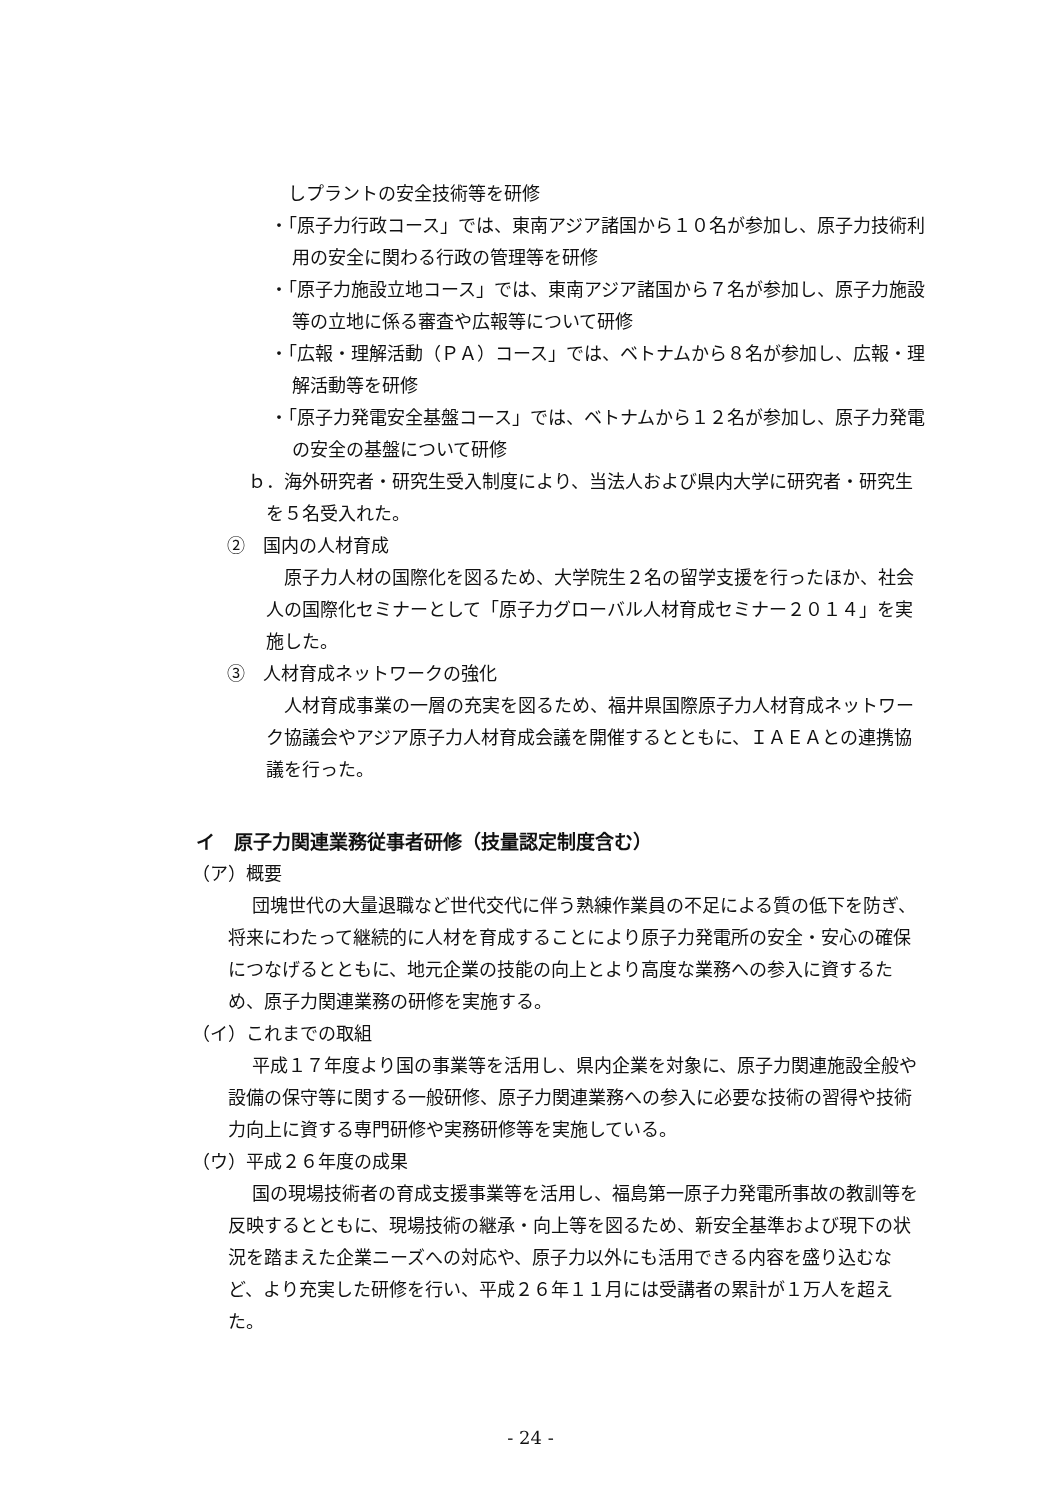しプラントの安全技術等を研修
・「原子力行政コース」では、東南アジア諸国から１０名が参加し、原子力技術利用の安全に関わる行政の管理等を研修
・「原子力施設立地コース」では、東南アジア諸国から７名が参加し、原子力施設等の立地に係る審査や広報等について研修
・「広報・理解活動（ＰＡ）コース」では、ベトナムから８名が参加し、広報・理解活動等を研修
・「原子力発電安全基盤コース」では、ベトナムから１２名が参加し、原子力発電の安全の基盤について研修
ｂ．海外研究者・研究生受入制度により、当法人および県内大学に研究者・研究生を５名受入れた。
②　国内の人材育成
原子力人材の国際化を図るため、大学院生２名の留学支援を行ったほか、社会人の国際化セミナーとして「原子力グローバル人材育成セミナー２０１４」を実施した。
③　人材育成ネットワークの強化
人材育成事業の一層の充実を図るため、福井県国際原子力人材育成ネットワーク協議会やアジア原子力人材育成会議を開催するとともに、ＩＡＥＡとの連携協議を行った。
イ　原子力関連業務従事者研修（技量認定制度含む）
（ア）概要
団塊世代の大量退職など世代交代に伴う熟練作業員の不足による質の低下を防ぎ、将来にわたって継続的に人材を育成することにより原子力発電所の安全・安心の確保につなげるとともに、地元企業の技能の向上とより高度な業務への参入に資するため、原子力関連業務の研修を実施する。
（イ）これまでの取組
平成１７年度より国の事業等を活用し、県内企業を対象に、原子力関連施設全般や設備の保守等に関する一般研修、原子力関連業務への参入に必要な技術の習得や技術力向上に資する専門研修や実務研修等を実施している。
（ウ）平成２６年度の成果
国の現場技術者の育成支援事業等を活用し、福島第一原子力発電所事故の教訓等を反映するとともに、現場技術の継承・向上等を図るため、新安全基準および現下の状況を踏まえた企業ニーズへの対応や、原子力以外にも活用できる内容を盛り込むなど、より充実した研修を行い、平成２６年１１月には受講者の累計が１万人を超えた。
- 24 -